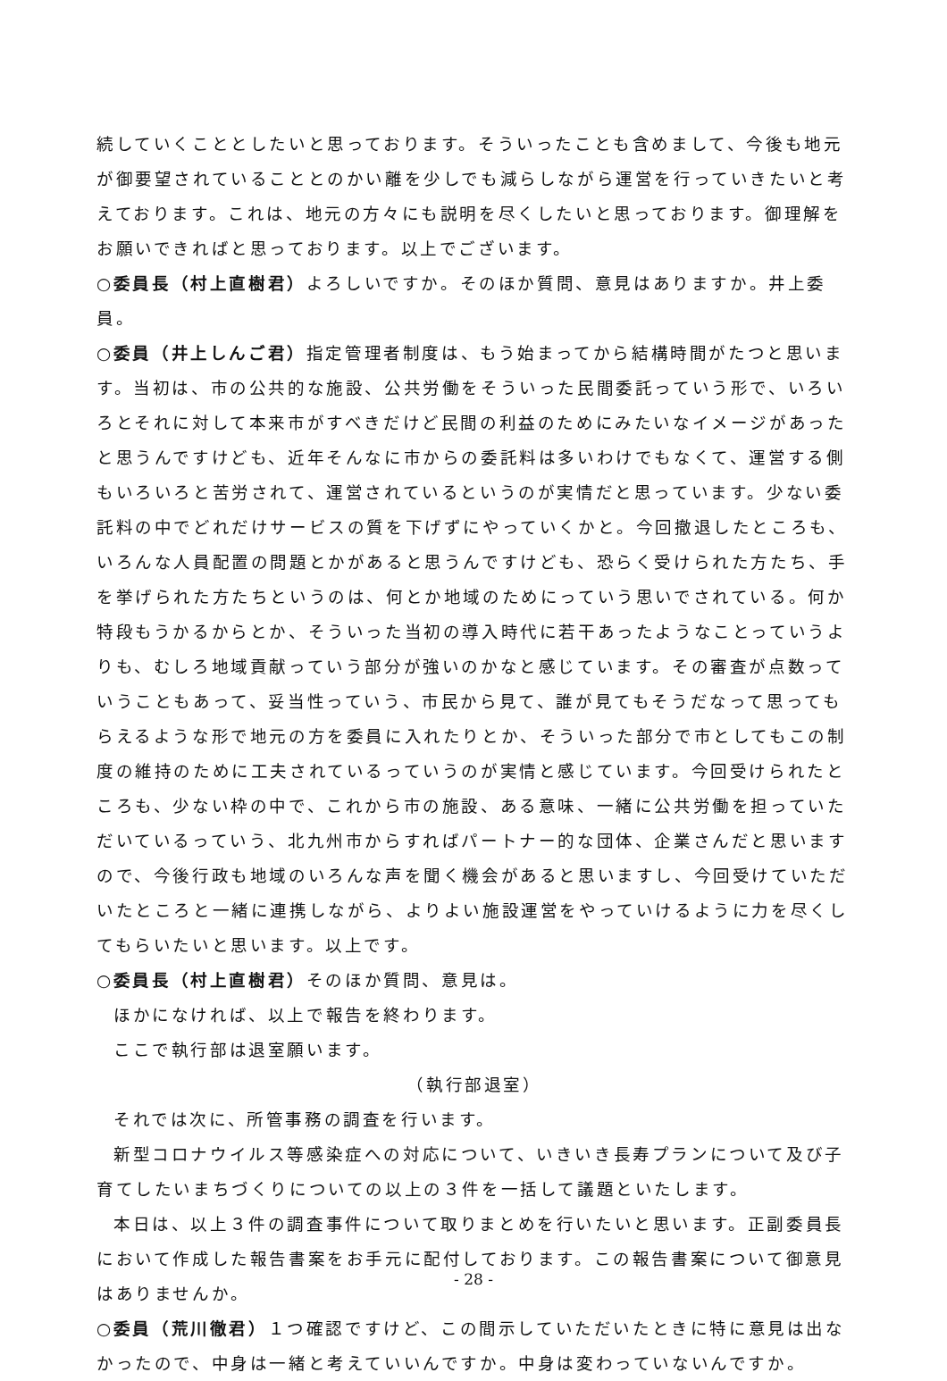続していくこととしたいと思っております。そういったことも含めまして、今後も地元が御要望されていることとのかい離を少しでも減らしながら運営を行っていきたいと考えております。これは、地元の方々にも説明を尽くしたいと思っております。御理解をお願いできればと思っております。以上でございます。
○委員長（村上直樹君）よろしいですか。そのほか質問、意見はありますか。井上委員。
○委員（井上しんご君）指定管理者制度は、もう始まってから結構時間がたつと思います。当初は、市の公共的な施設、公共労働をそういった民間委託っていう形で、いろいろとそれに対して本来市がすべきだけど民間の利益のためにみたいなイメージがあったと思うんですけども、近年そんなに市からの委託料は多いわけでもなくて、運営する側もいろいろと苦労されて、運営されているというのが実情だと思っています。少ない委託料の中でどれだけサービスの質を下げずにやっていくかと。今回撤退したところも、いろんな人員配置の問題とかがあると思うんですけども、恐らく受けられた方たち、手を挙げられた方たちというのは、何とか地域のためにっていう思いでされている。何か特段もうかるからとか、そういった当初の導入時代に若干あったようなことっていうよりも、むしろ地域貢献っていう部分が強いのかなと感じています。その審査が点数っていうこともあって、妥当性っていう、市民から見て、誰が見てもそうだなって思ってもらえるような形で地元の方を委員に入れたりとか、そういった部分で市としてもこの制度の維持のために工夫されているっていうのが実情と感じています。今回受けられたところも、少ない枠の中で、これから市の施設、ある意味、一緒に公共労働を担っていただいているっていう、北九州市からすればパートナー的な団体、企業さんだと思いますので、今後行政も地域のいろんな声を聞く機会があると思いますし、今回受けていただいたところと一緒に連携しながら、よりよい施設運営をやっていけるように力を尽くしてもらいたいと思います。以上です。
○委員長（村上直樹君）そのほか質問、意見は。
ほかになければ、以上で報告を終わります。
ここで執行部は退室願います。
（執行部退室）
それでは次に、所管事務の調査を行います。
新型コロナウイルス等感染症への対応について、いきいき長寿プランについて及び子育てしたいまちづくりについての以上の３件を一括して議題といたします。
本日は、以上３件の調査事件について取りまとめを行いたいと思います。正副委員長において作成した報告書案をお手元に配付しております。この報告書案について御意見はありませんか。
○委員（荒川徹君）１つ確認ですけど、この間示していただいたときに特に意見は出なかったので、中身は一緒と考えていいんですか。中身は変わっていないんですか。
- 28 -